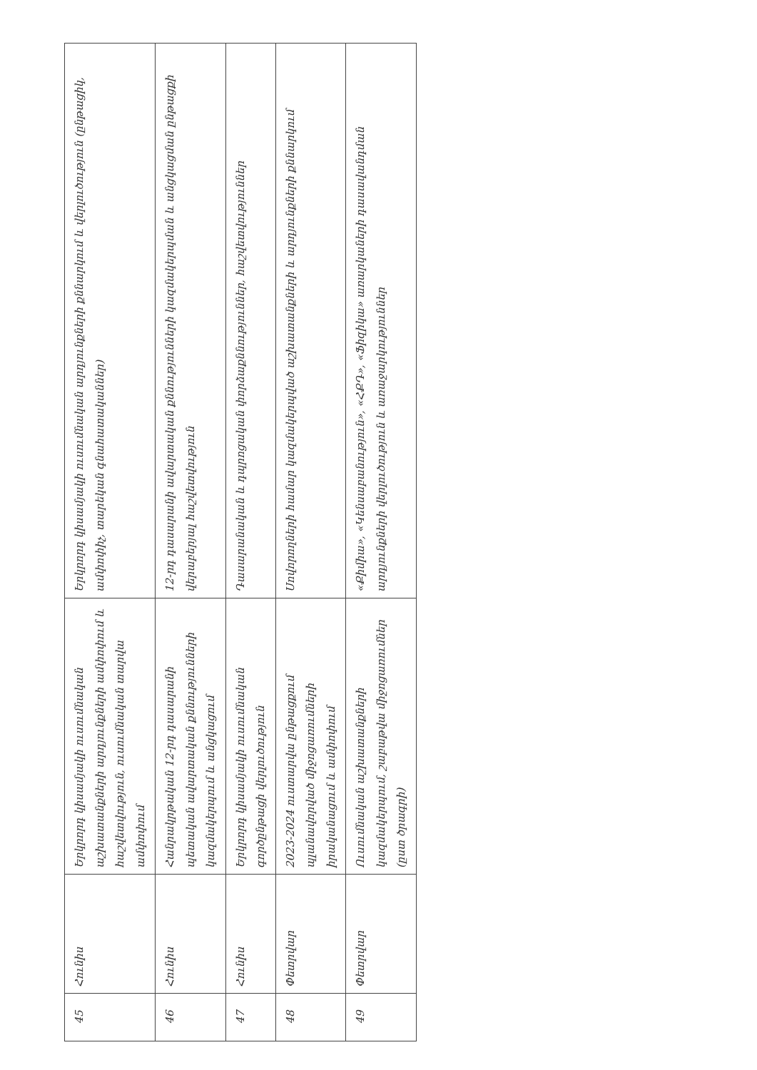| 45 | Հունիս | Երկրորդ կիսամյակի ուսումնական աշխատանքների արդյունքների ամփոփում և հաշվետվություն, ուսումնական տարվա ամփոփում | Երկրորդ կիսամյակի ուսումնական արդյունքների քննարկում և վերլուծություն (ընթացիկ, ամփոփիչ, տարեկան գնահատականներ) |
| 46 | Հունիս | Հանրակրթական 12-րդ դասարանի պետական ավարտական քննությունների կազմակերպում և անցկացում | 12-րդ դասարանի ավարտական քննությունների կազմակերպման և անցկացման ընթացքի վերաբերյալ հաշվետվություն |
| 47 | Հունիս | Երկրորդ կիսամյակի ուսումնական գործընթացի վերլուծություն | Դասարանական և դպրոցական փորձաքննություններ, հաշվետվություններ |
| 48 | Փետրվար | 2023-2024 ուստարվա ընթացքում պլանավորված միջոցառումների իրականացում և ամփոփում | Սովորողների համար կազմակերպված աշխատանքների և արդյունքների քննարկում |
| 49 | Փետրվար | Ուսումնական աշխատանքների կազմակերպում, շաբաթվա միջոցառումներ (ըստ ծրագրի) | «Քիմիա», «Կենսաբանություն», «ՀՔԴ», «Ֆիզիկա» առարկաների դասավանդման արդյունքների վերլուծություն և առաջարկություններ |